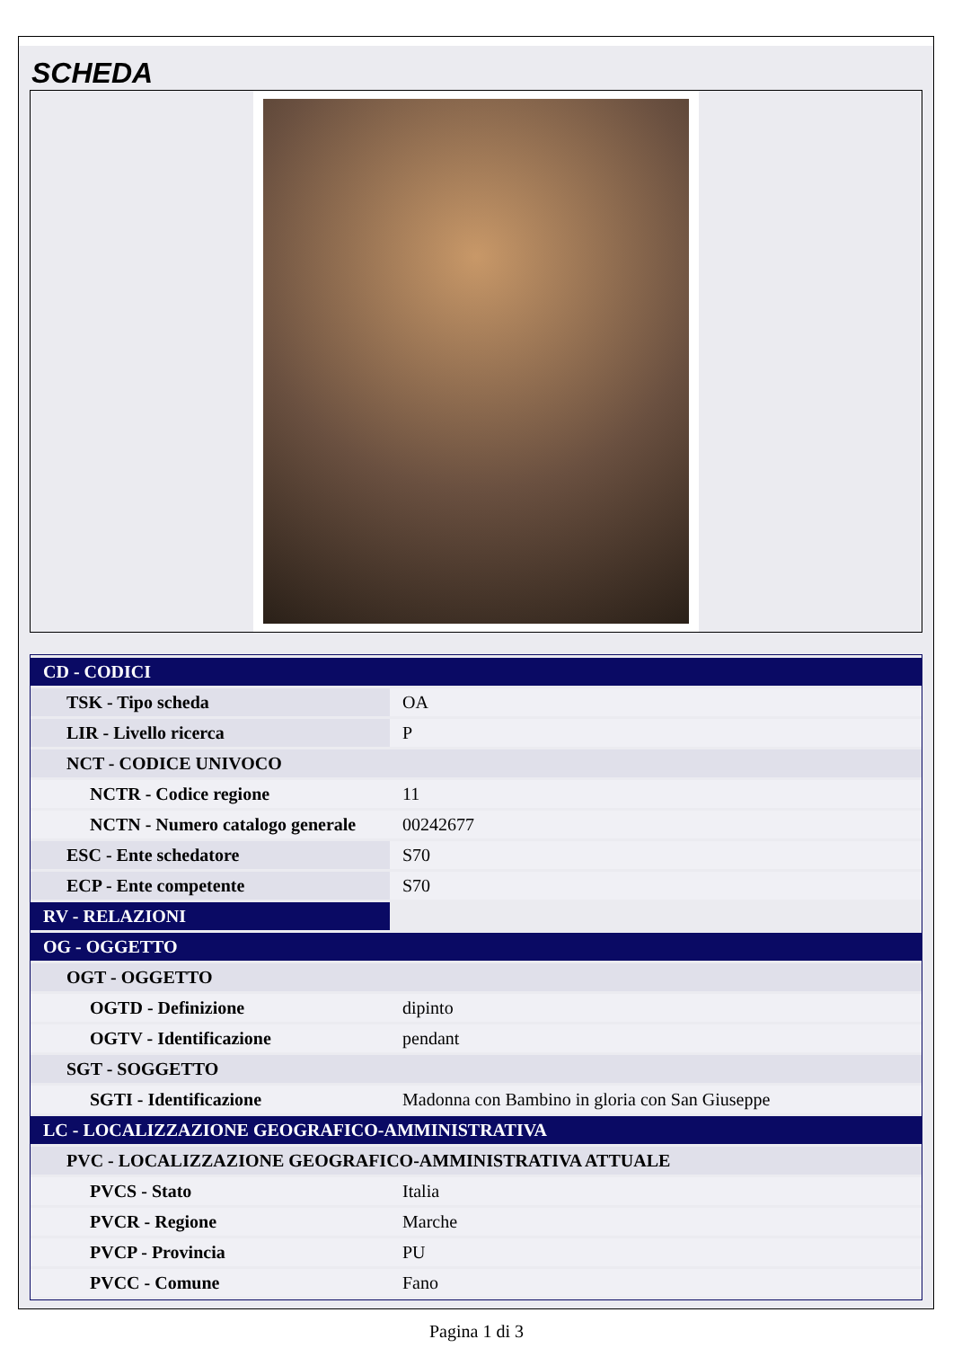SCHEDA
| CD - CODICI | |
| TSK - Tipo scheda | OA |
| LIR - Livello ricerca | P |
| NCT - CODICE UNIVOCO | |
| NCTR - Codice regione | 11 |
| NCTN - Numero catalogo generale | 00242677 |
| ESC - Ente schedatore | S70 |
| ECP - Ente competente | S70 |
| RV - RELAZIONI | |
| OG - OGGETTO | |
| OGT - OGGETTO | |
| OGTD - Definizione | dipinto |
| OGTV - Identificazione | pendant |
| SGT - SOGGETTO | |
| SGTI - Identificazione | Madonna con Bambino in gloria con San Giuseppe |
| LC - LOCALIZZAZIONE GEOGRAFICO-AMMINISTRATIVA | |
| PVC - LOCALIZZAZIONE GEOGRAFICO-AMMINISTRATIVA ATTUALE | |
| PVCS - Stato | Italia |
| PVCR - Regione | Marche |
| PVCP - Provincia | PU |
| PVCC - Comune | Fano |
Pagina 1 di 3